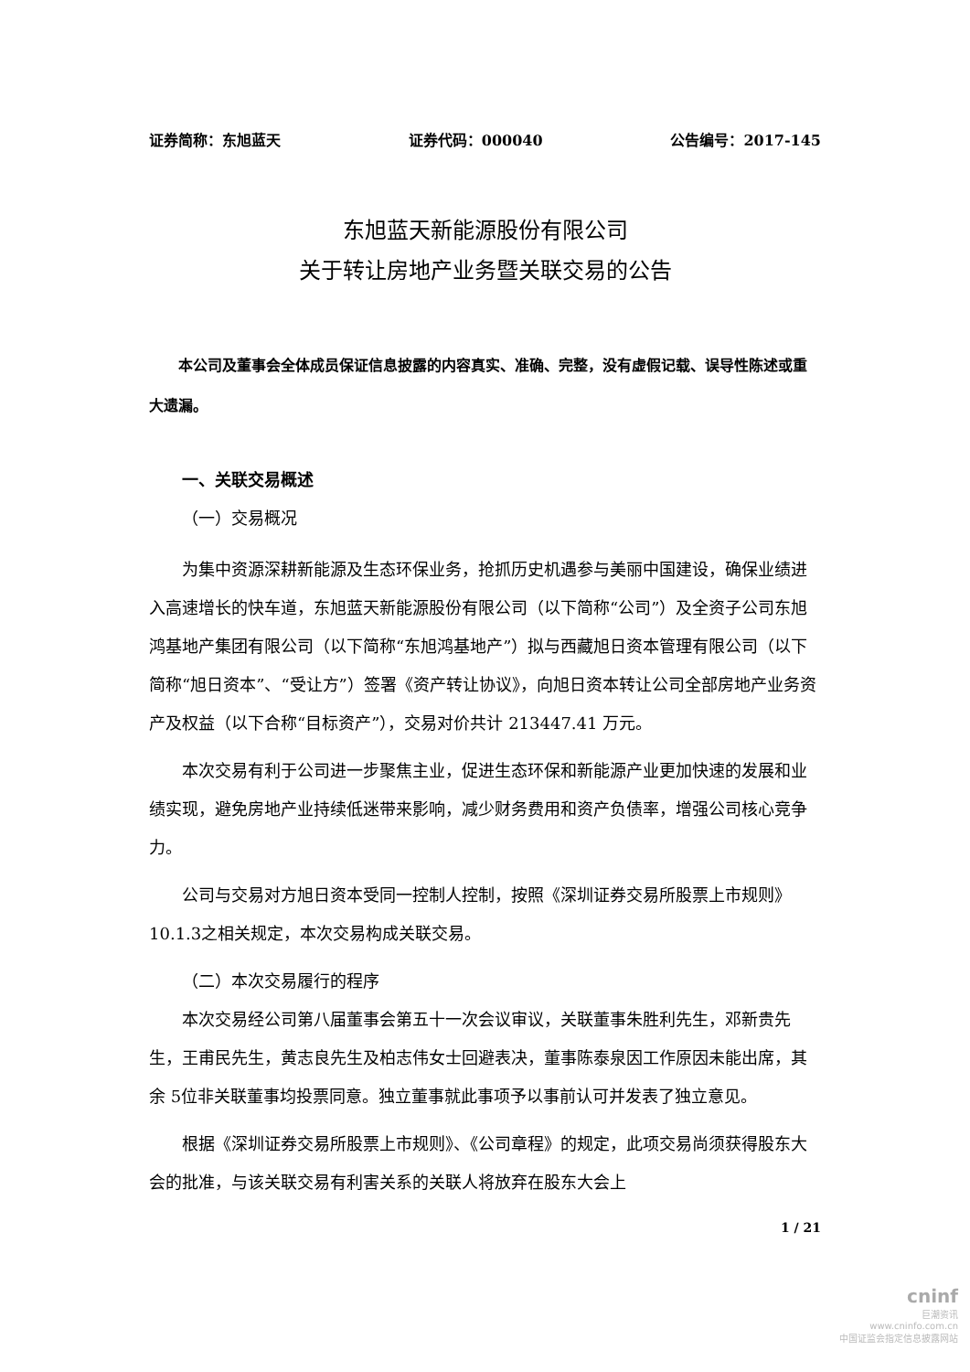证券简称：东旭蓝天 证券代码：000040 公告编号：2017-145
东旭蓝天新能源股份有限公司
关于转让房地产业务暨关联交易的公告
本公司及董事会全体成员保证信息披露的内容真实、准确、完整，没有虚假记载、误导性陈述或重大遗漏。
一、关联交易概述
（一）交易概况
为集中资源深耕新能源及生态环保业务，抢抓历史机遇参与美丽中国建设，确保业绩进入高速增长的快车道，东旭蓝天新能源股份有限公司（以下简称“公司”）及全资子公司东旭鸿基地产集团有限公司（以下简称“东旭鸿基地产”）拟与西藏旭日资本管理有限公司（以下简称“旭日资本”、“受让方”）签署《资产转让协议》，向旭日资本转让公司全部房地产业务资产及权益（以下合称“目标资产”），交易对价共计 213447.41 万元。
本次交易有利于公司进一步聚焦主业，促进生态环保和新能源产业更加快速的发展和业绩实现，避免房地产业持续低迷带来影响，减少财务费用和资产负债率，增强公司核心竞争力。
公司与交易对方旭日资本受同一控制人控制，按照《深圳证券交易所股票上市规则》10.1.3之相关规定，本次交易构成关联交易。
（二）本次交易履行的程序
本次交易经公司第八届董事会第五十一次会议审议，关联董事朱胜利先生，邓新贵先生，王甫民先生，黄志良先生及柏志伟女士回避表决，董事陈泰泉因工作原因未能出席，其余 5位非关联董事均投票同意。独立董事就此事项予以事前认可并发表了独立意见。
根据《深圳证券交易所股票上市规则》、《公司章程》的规定，此项交易尚须获得股东大会的批准，与该关联交易有利害关系的关联人将放弃在股东大会上
1 / 21
cninf
巨潮资讯
www.cninfo.com.cn
中国证监会指定信息披露网站